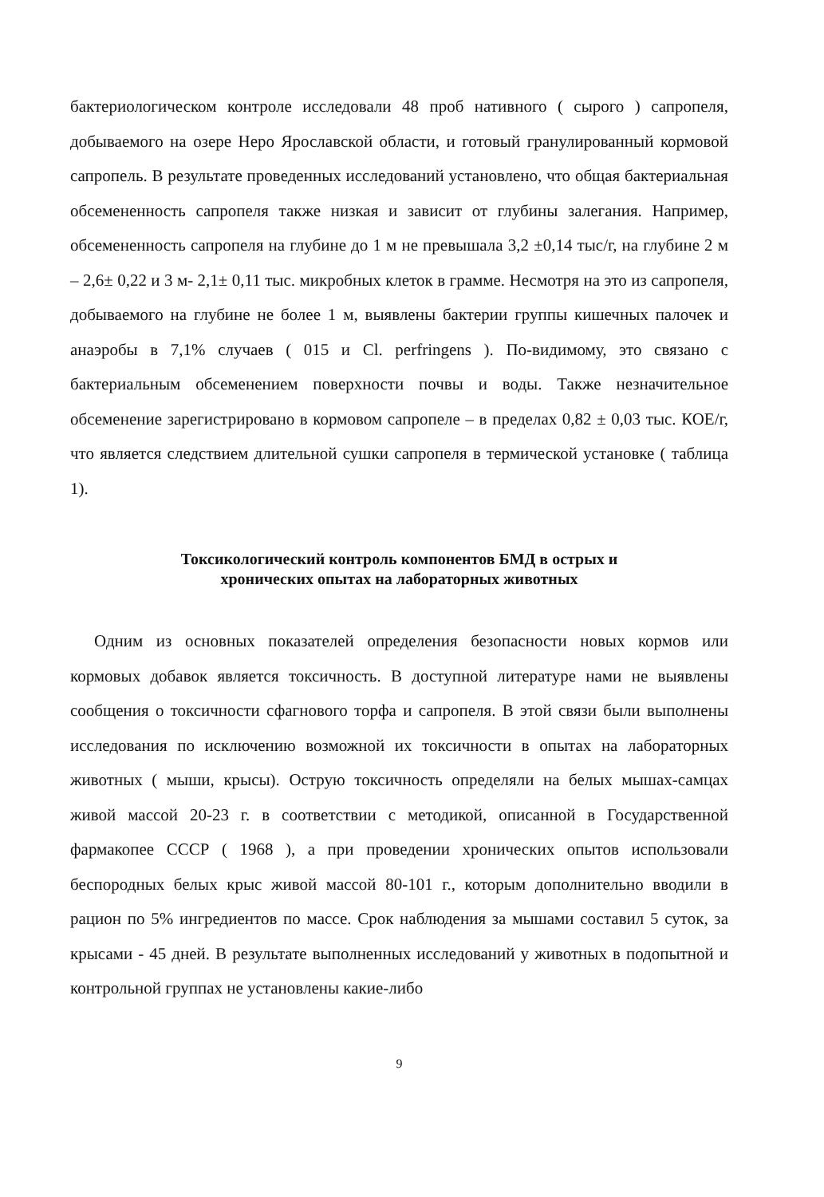бактериологическом контроле исследовали 48 проб нативного ( сырого ) сапропеля, добываемого на озере Неро Ярославской области, и готовый гранулированный кормовой сапропель. В результате проведенных исследований установлено, что общая бактериальная обсемененность сапропеля также низкая и зависит от глубины залегания. Например, обсемененность сапропеля на глубине до 1 м не превышала 3,2 ±0,14 тыс/г, на глубине 2 м – 2,6± 0,22 и 3 м- 2,1± 0,11 тыс. микробных клеток в грамме. Несмотря на это из сапропеля, добываемого на глубине не более 1 м, выявлены бактерии группы кишечных палочек и анаэробы в 7,1% случаев ( 015 и Cl. perfringens ). По-видимому, это связано с бактериальным обсеменением поверхности почвы и воды. Также незначительное обсеменение зарегистрировано в кормовом сапропеле – в пределах 0,82 ± 0,03 тыс. КОЕ/г, что является следствием длительной сушки сапропеля в термической установке ( таблица 1).
Токсикологический контроль компонентов БМД в острых и
хронических опытах на лабораторных животных
Одним из основных показателей определения безопасности новых кормов или кормовых добавок является токсичность. В доступной литературе нами не выявлены сообщения о токсичности сфагнового торфа и сапропеля. В этой связи были выполнены исследования по исключению возможной их токсичности в опытах на лабораторных животных ( мыши, крысы). Острую токсичность определяли на белых мышах-самцах живой массой 20-23 г. в соответствии с методикой, описанной в Государственной фармакопее СССР ( 1968 ), а при проведении хронических опытов использовали беспородных белых крыс живой массой 80-101 г., которым дополнительно вводили в рацион по 5% ингредиентов по массе. Срок наблюдения за мышами составил 5 суток, за крысами - 45 дней. В результате выполненных исследований у животных в подопытной и контрольной группах не установлены какие-либо
9